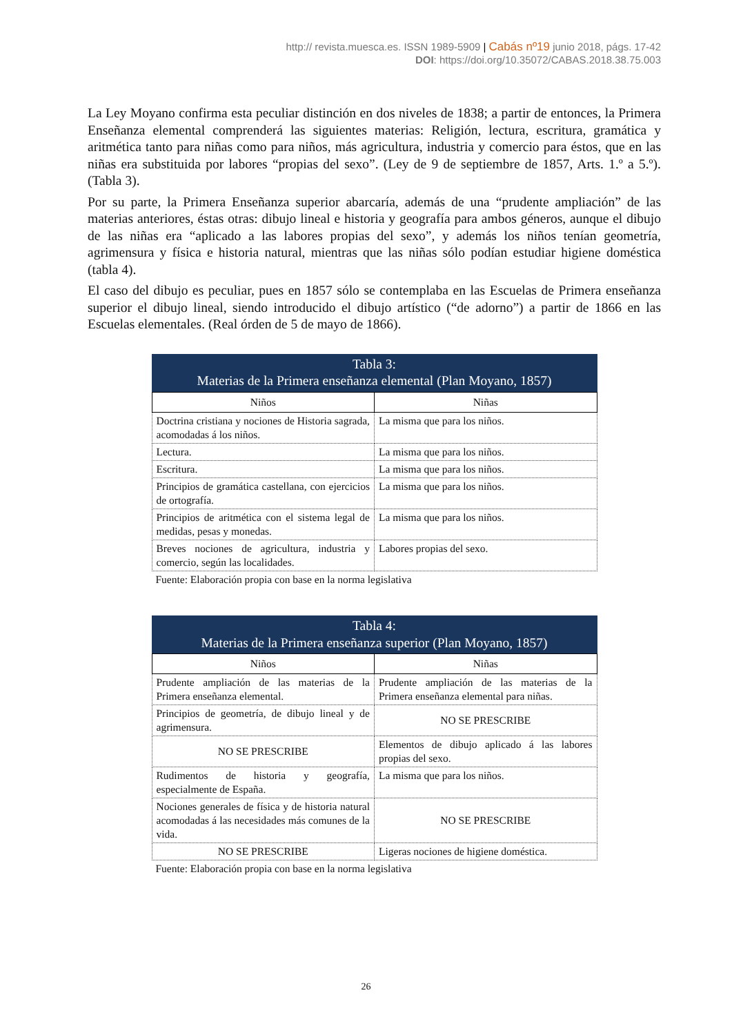http:// revista.muesca.es. ISSN 1989-5909 | Cabás nº19 junio 2018, págs. 17-42
DOI: https://doi.org/10.35072/CABAS.2018.38.75.003
La Ley Moyano confirma esta peculiar distinción en dos niveles de 1838; a partir de entonces, la Primera Enseñanza elemental comprenderá las siguientes materias: Religión, lectura, escritura, gramática y aritmética tanto para niñas como para niños, más agricultura, industria y comercio para éstos, que en las niñas era substituida por labores “propias del sexo”. (Ley de 9 de septiembre de 1857, Arts. 1.º a 5.º). (Tabla 3).
Por su parte, la Primera Enseñanza superior abarcaría, además de una “prudente ampliación” de las materias anteriores, éstas otras: dibujo lineal e historia y geografía para ambos géneros, aunque el dibujo de las niñas era “aplicado a las labores propias del sexo”, y además los niños tenían geometría, agrimensura y física e historia natural, mientras que las niñas sólo podían estudiar higiene doméstica (tabla 4).
El caso del dibujo es peculiar, pues en 1857 sólo se contemplaba en las Escuelas de Primera enseñanza superior el dibujo lineal, siendo introducido el dibujo artístico (“de adorno”) a partir de 1866 en las Escuelas elementales. (Real órden de 5 de mayo de 1866).
Tabla 3:
Materias de la Primera enseñanza elemental (Plan Moyano, 1857)
| Niños | Niñas |
| Doctrina cristiana y nociones de Historia sagrada, acomodadas á los niños. | La misma que para los niños. |
| Lectura. | La misma que para los niños. |
| Escritura. | La misma que para los niños. |
| Principios de gramática castellana, con ejercicios de ortografía. | La misma que para los niños. |
| Principios de aritmética con el sistema legal de medidas, pesas y monedas. | La misma que para los niños. |
| Breves nociones de agricultura, industria y comercio, según las localidades. | Labores propias del sexo. |
Fuente: Elaboración propia con base en la norma legislativa
Tabla 4:
Materias de la Primera enseñanza superior (Plan Moyano, 1857)
| Niños | Niñas |
| Prudente ampliación de las materias de la Primera enseñanza elemental. | Prudente ampliación de las materias de la Primera enseñanza elemental para niñas. |
| Principios de geometría, de dibujo lineal y de agrimensura. | NO SE PRESCRIBE |
| NO SE PRESCRIBE | Elementos de dibujo aplicado á las labores propias del sexo. |
| Rudimentos de historia y geografía, especialmente de España. | La misma que para los niños. |
| Nociones generales de física y de historia natural acomodadas á las necesidades más comunes de la vida. | NO SE PRESCRIBE |
| NO SE PRESCRIBE | Ligeras nociones de higiene doméstica. |
Fuente: Elaboración propia con base en la norma legislativa
26